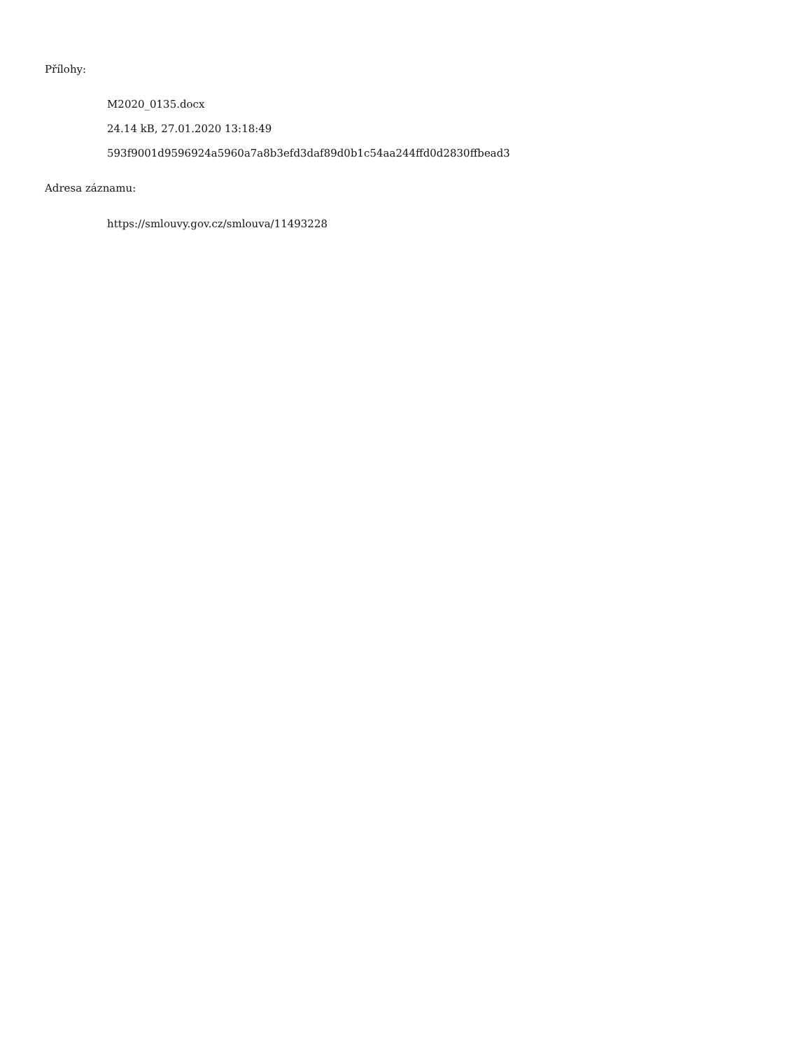Přílohy:
M2020_0135.docx
24.14 kB, 27.01.2020 13:18:49
593f9001d9596924a5960a7a8b3efd3daf89d0b1c54aa244ffd0d2830ffbead3
Adresa záznamu:
https://smlouvy.gov.cz/smlouva/11493228